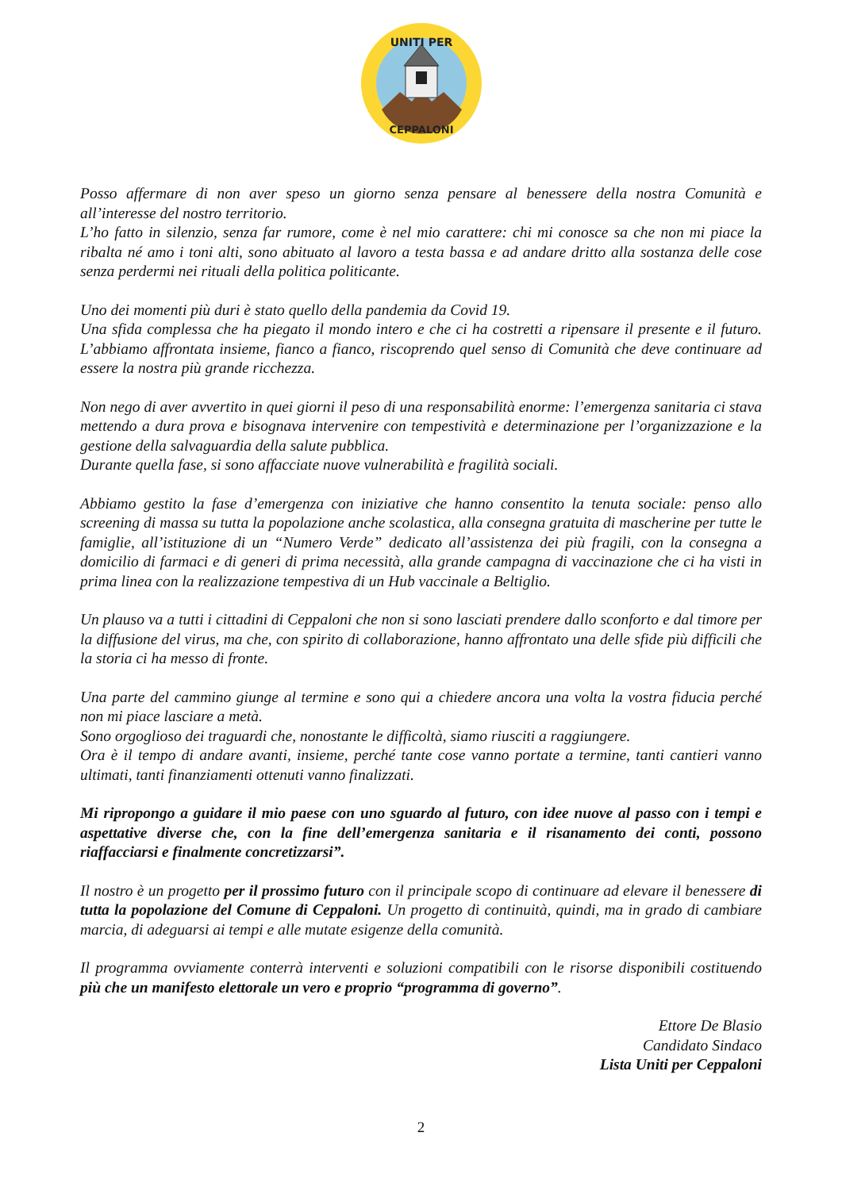UNITI PER
CEPPALONI
Posso affermare di non aver speso un giorno senza pensare al benessere della nostra Comunità e all’interesse del nostro territorio.
L’ho fatto in silenzio, senza far rumore, come è nel mio carattere: chi mi conosce sa che non mi piace la ribalta né amo i toni alti, sono abituato al lavoro a testa bassa e ad andare dritto alla sostanza delle cose senza perdermi nei rituali della politica politicante.
Uno dei momenti più duri è stato quello della pandemia da Covid 19.
Una sfida complessa che ha piegato il mondo intero e che ci ha costretti a ripensare il presente e il futuro. L’abbiamo affrontata insieme, fianco a fianco, riscoprendo quel senso di Comunità che deve continuare ad essere la nostra più grande ricchezza.
Non nego di aver avvertito in quei giorni il peso di una responsabilità enorme: l’emergenza sanitaria ci stava mettendo a dura prova e bisognava intervenire con tempestività e determinazione per l’organizzazione e la gestione della salvaguardia della salute pubblica.
Durante quella fase, si sono affacciate nuove vulnerabilità e fragilità sociali.
Abbiamo gestito la fase d’emergenza con iniziative che hanno consentito la tenuta sociale: penso allo screening di massa su tutta la popolazione anche scolastica, alla consegna gratuita di mascherine per tutte le famiglie, all’istituzione di un “Numero Verde” dedicato all’assistenza dei più fragili, con la consegna a domicilio di farmaci e di generi di prima necessità, alla grande campagna di vaccinazione che ci ha visti in prima linea con la realizzazione tempestiva di un Hub vaccinale a Beltiglio.
Un plauso va a tutti i cittadini di Ceppaloni che non si sono lasciati prendere dallo sconforto e dal timore per la diffusione del virus, ma che, con spirito di collaborazione, hanno affrontato una delle sfide più difficili che la storia ci ha messo di fronte.
Una parte del cammino giunge al termine e sono qui a chiedere ancora una volta la vostra fiducia perché non mi piace lasciare a metà.
Sono orgoglioso dei traguardi che, nonostante le difficoltà, siamo riusciti a raggiungere.
Ora è il tempo di andare avanti, insieme, perché tante cose vanno portate a termine, tanti cantieri vanno ultimati, tanti finanziamenti ottenuti vanno finalizzati.
Mi ripropongo a guidare il mio paese con uno sguardo al futuro, con idee nuove al passo con i tempi e aspettative diverse che, con la fine dell’emergenza sanitaria e il risanamento dei conti, possono riaffacciarsi e finalmente concretizzarsi”.
Il nostro è un progetto per il prossimo futuro con il principale scopo di continuare ad elevare il benessere di tutta la popolazione del Comune di Ceppaloni. Un progetto di continuità, quindi, ma in grado di cambiare marcia, di adeguarsi ai tempi e alle mutate esigenze della comunità.
Il programma ovviamente conterrà interventi e soluzioni compatibili con le risorse disponibili costituendo più che un manifesto elettorale un vero e proprio “programma di governo”.
Ettore De Blasio
Candidato Sindaco
Lista Uniti per Ceppaloni
2